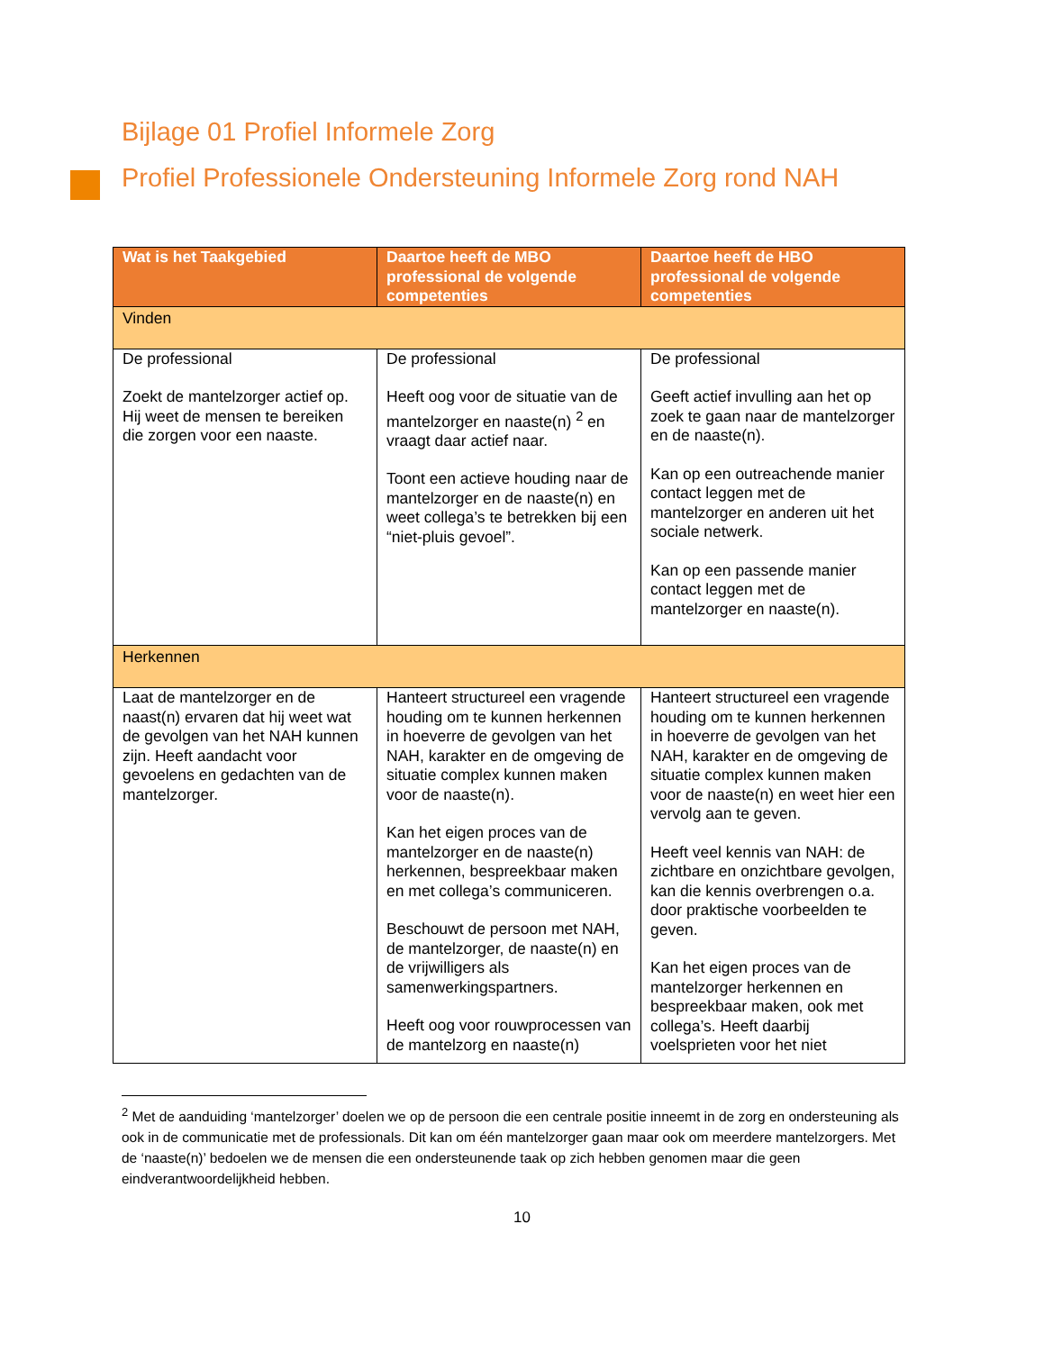Bijlage 01 Profiel Informele Zorg
Profiel Professionele Ondersteuning Informele Zorg rond NAH
| Wat is het Taakgebied | Daartoe heeft de MBO professional de volgende competenties | Daartoe heeft de HBO professional de volgende competenties |
| --- | --- | --- |
| Vinden | | |
| De professional Zoekt de mantelzorger actief op. Hij weet de mensen te bereiken die zorgen voor een naaste. | De professional Heeft oog voor de situatie van de mantelzorger en naaste(n) <sup>2</sup> en vraagt daar actief naar. Toont een actieve houding naar de mantelzorger en de naaste(n) en weet collega’s te betrekken bij een “niet-pluis gevoel”. | De professional Geeft actief invulling aan het op zoek te gaan naar de mantelzorger en de naaste(n). Kan op een outreachende manier contact leggen met de mantelzorger en anderen uit het sociale netwerk. Kan op een passende manier contact leggen met de mantelzorger en naaste(n). |
| Herkennen | | |
| Laat de mantelzorger en de naast(n) ervaren dat hij weet wat de gevolgen van het NAH kunnen zijn. Heeft aandacht voor gevoelens en gedachten van de mantelzorger. | Hanteert structureel een vragende houding om te kunnen herkennen in hoeverre de gevolgen van het NAH, karakter en de omgeving de situatie complex kunnen maken voor de naaste(n). Kan het eigen proces van de mantelzorger en de naaste(n) herkennen, bespreekbaar maken en met collega’s communiceren. Beschouwt de persoon met NAH, de mantelzorger, de naaste(n) en de vrijwilligers als samenwerkingspartners. Heeft oog voor rouwprocessen van de mantelzorg en naaste(n) | Hanteert structureel een vragende houding om te kunnen herkennen in hoeverre de gevolgen van het NAH, karakter en de omgeving de situatie complex kunnen maken voor de naaste(n) en weet hier een vervolg aan te geven. Heeft veel kennis van NAH: de zichtbare en onzichtbare gevolgen, kan die kennis overbrengen o.a. door praktische voorbeelden te geven. Kan het eigen proces van de mantelzorger herkennen en bespreekbaar maken, ook met collega’s. Heeft daarbij voelsprieten voor het niet |
<sup>2</sup> Met de aanduiding ‘mantelzorger’ doelen we op de persoon die een centrale positie inneemt in de zorg en ondersteuning als ook in de communicatie met de professionals. Dit kan om één mantelzorger gaan maar ook om meerdere mantelzorgers. Met de ‘naaste(n)’ bedoelen we de mensen die een ondersteunende taak op zich hebben genomen maar die geen eindverantwoordelijkheid hebben.
10